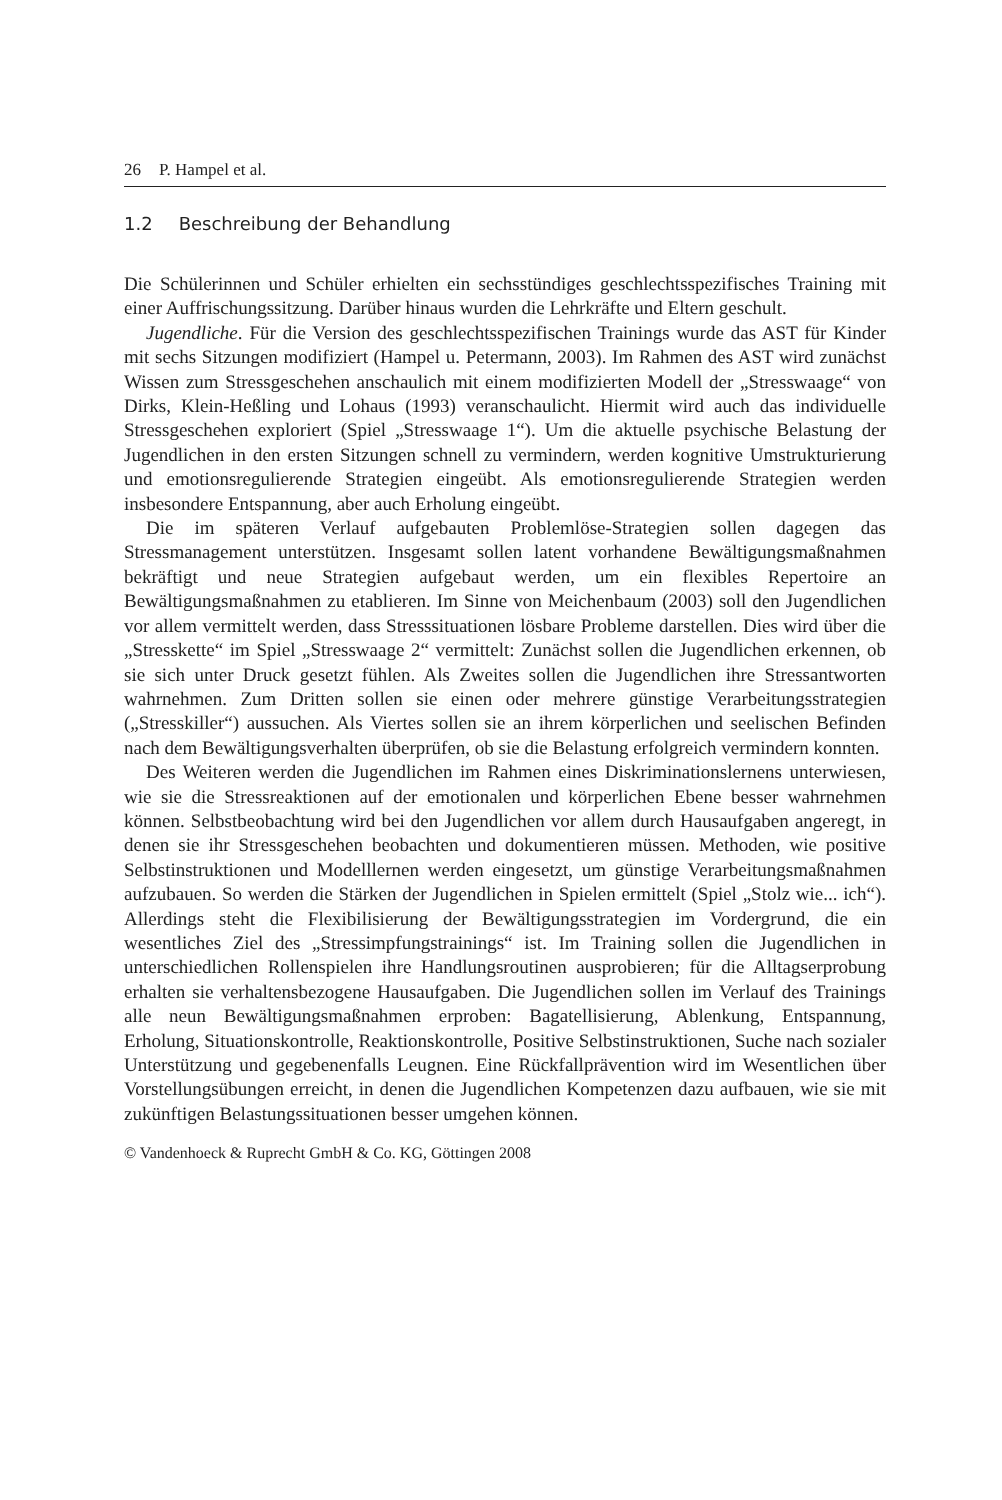26 P. Hampel et al.
1.2 Beschreibung der Behandlung
Die Schülerinnen und Schüler erhielten ein sechsstündiges geschlechtsspezifisches Training mit einer Auffrischungssitzung. Darüber hinaus wurden die Lehrkräfte und Eltern geschult.
Jugendliche. Für die Version des geschlechtsspezifischen Trainings wurde das AST für Kinder mit sechs Sitzungen modifiziert (Hampel u. Petermann, 2003). Im Rahmen des AST wird zunächst Wissen zum Stressgeschehen anschaulich mit einem modifizierten Modell der „Stresswaage“ von Dirks, Klein-Heßling und Lohaus (1993) veranschaulicht. Hiermit wird auch das individuelle Stressgeschehen exploriert (Spiel „Stresswaage 1“). Um die aktuelle psychische Belastung der Jugendlichen in den ersten Sitzungen schnell zu vermindern, werden kognitive Umstrukturierung und emotionsregulierende Strategien eingeübt. Als emotionsregulierende Strategien werden insbesondere Entspannung, aber auch Erholung eingeübt.
Die im späteren Verlauf aufgebauten Problemlöse-Strategien sollen dagegen das Stressmanagement unterstützen. Insgesamt sollen latent vorhandene Bewältigungsmaßnahmen bekräftigt und neue Strategien aufgebaut werden, um ein flexibles Repertoire an Bewältigungsmaßnahmen zu etablieren. Im Sinne von Meichenbaum (2003) soll den Jugendlichen vor allem vermittelt werden, dass Stresssituationen lösbare Probleme darstellen. Dies wird über die „Stresskette“ im Spiel „Stresswaage 2“ vermittelt: Zunächst sollen die Jugendlichen erkennen, ob sie sich unter Druck gesetzt fühlen. Als Zweites sollen die Jugendlichen ihre Stressantworten wahrnehmen. Zum Dritten sollen sie einen oder mehrere günstige Verarbeitungsstrategien („Stresskiller“) aussuchen. Als Viertes sollen sie an ihrem körperlichen und seelischen Befinden nach dem Bewältigungsverhalten überprüfen, ob sie die Belastung erfolgreich vermindern konnten.
Des Weiteren werden die Jugendlichen im Rahmen eines Diskriminationslernens unterwiesen, wie sie die Stressreaktionen auf der emotionalen und körperlichen Ebene besser wahrnehmen können. Selbstbeobachtung wird bei den Jugendlichen vor allem durch Hausaufgaben angeregt, in denen sie ihr Stressgeschehen beobachten und dokumentieren müssen. Methoden, wie positive Selbstinstruktionen und Modelllernen werden eingesetzt, um günstige Verarbeitungsmaßnahmen aufzubauen. So werden die Stärken der Jugendlichen in Spielen ermittelt (Spiel „Stolz wie... ich“). Allerdings steht die Flexibilisierung der Bewältigungsstrategien im Vordergrund, die ein wesentliches Ziel des „Stressimpfungstrainings“ ist. Im Training sollen die Jugendlichen in unterschiedlichen Rollenspielen ihre Handlungsroutinen ausprobieren; für die Alltagserprobung erhalten sie verhaltensbezogene Hausaufgaben. Die Jugendlichen sollen im Verlauf des Trainings alle neun Bewältigungsmaßnahmen erproben: Bagatellisierung, Ablenkung, Entspannung, Erholung, Situationskontrolle, Reaktionskontrolle, Positive Selbstinstruktionen, Suche nach sozialer Unterstützung und gegebenenfalls Leugnen. Eine Rückfallprävention wird im Wesentlichen über Vorstellungsübungen erreicht, in denen die Jugendlichen Kompetenzen dazu aufbauen, wie sie mit zukünftigen Belastungssituationen besser umgehen können.
© Vandenhoeck & Ruprecht GmbH & Co. KG, Göttingen 2008